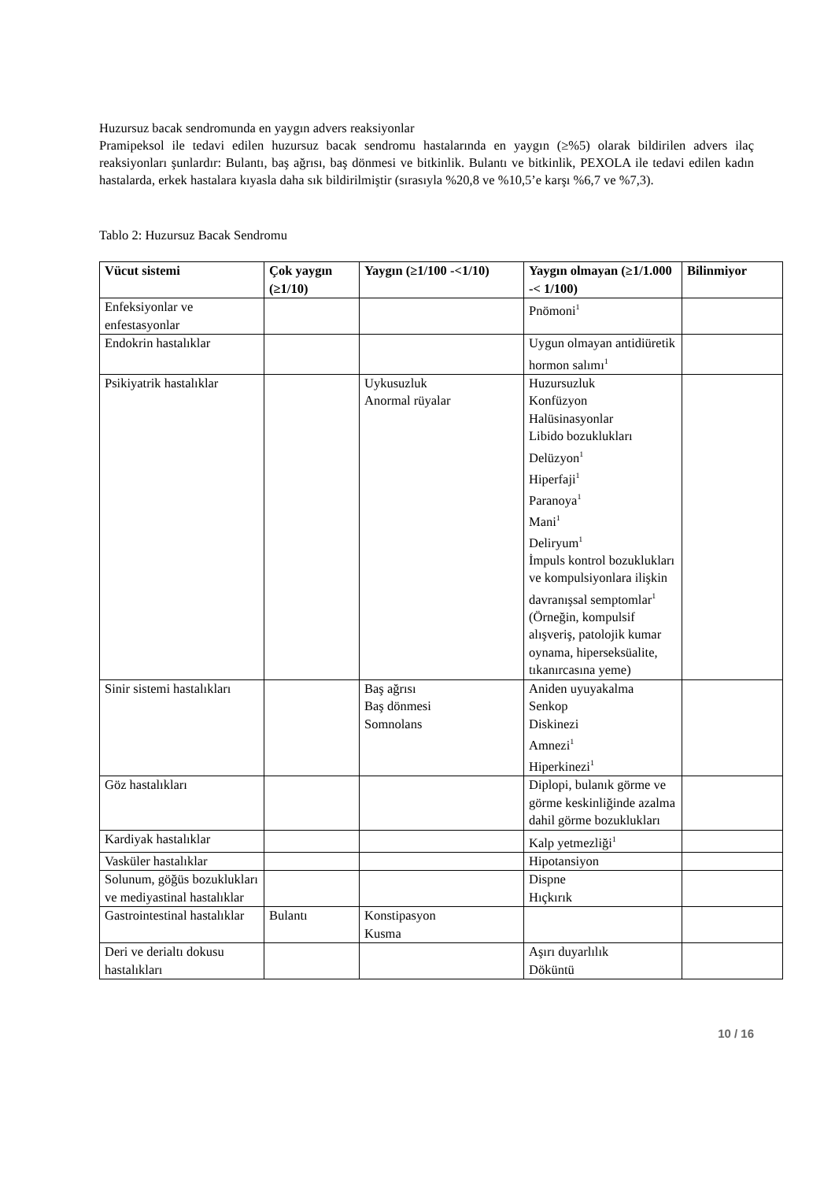Huzursuz bacak sendromunda en yaygın advers reaksiyonlar
Pramipeksol ile tedavi edilen huzursuz bacak sendromu hastalarında en yaygın (≥%5) olarak bildirilen advers ilaç reaksiyonları şunlardır: Bulantı, baş ağrısı, baş dönmesi ve bitkinlik. Bulantı ve bitkinlik, PEXOLA ile tedavi edilen kadın hastalarda, erkek hastalara kıyasla daha sık bildirilmiştir (sırasıyla %20,8 ve %10,5’e karşı %6,7 ve %7,3).
Tablo 2: Huzursuz Bacak Sendromu
| Vücut sistemi | Çok yaygın (≥1/10) | Yaygın (≥1/100 -<1/10) | Yaygın olmayan (≥1/1.000 -< 1/100) | Bilinmiyor |
| --- | --- | --- | --- | --- |
| Enfeksiyonlar ve enfestasyonlar | | | Pnömoni<sup>1</sup> | |
| Endokrin hastalıklar | | | Uygun olmayan antidiüretik hormon salımı<sup>1</sup> | |
| Psikiyatrik hastalıklar | | Uykusuzluk Anormal rüyalar | Huzursuzluk Konfüzyon Halüsinasyonlar Libido bozuklukları Delüzyon<sup>1</sup> Hiperfaji<sup>1</sup> Paranoya<sup>1</sup> Mani<sup>1</sup> Deliryum<sup>1</sup> İmpuls kontrol bozuklukları ve kompulsiyonlara ilişkin davranışsal semptomlar<sup>1</sup> (Örneğin, kompulsif alışveriş, patolojik kumar oynama, hiperseksüalite, tıkanırcasına yeme) | |
| Sinir sistemi hastalıkları | | Baş ağrısı Baş dönmesi Somnolans | Aniden uyuyakalma Senkop Diskinezi Amnezi<sup>1</sup> Hiperkinezi<sup>1</sup> | |
| Göz hastalıkları | | | Diplopi, bulanık görme ve görme keskinliğinde azalma dahil görme bozuklukları | |
| Kardiyak hastalıklar | | | Kalp yetmezliği<sup>1</sup> | |
| Vasküler hastalıklar | | | Hipotansiyon | |
| Solunum, göğüs bozuklukları ve mediyastinal hastalıklar | | | Dispne Hıçkırık | |
| Gastrointestinal hastalıklar | Bulantı | Konstipasyon Kusma | | |
| Deri ve derialtı dokusu hastalıkları | | | Aşırı duyarlılık Döküntü | |
10 / 16